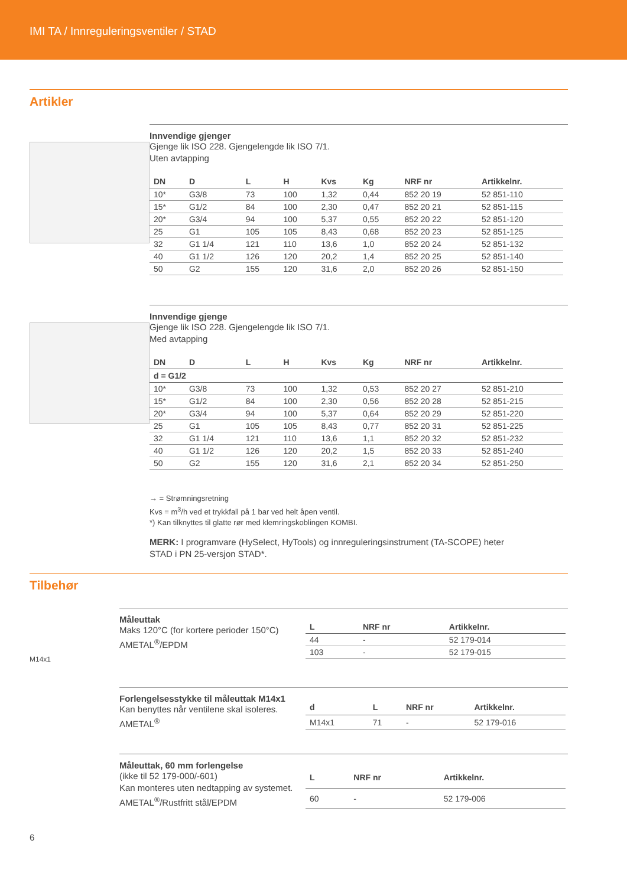IMI TA / Innreguleringsventiler / STAD
Artikler
Innvendige gjenger
Gjenge lik ISO 228. Gjengelengde lik ISO 7/1.
Uten avtapping
| DN | D | L | H | Kvs | Kg | NRF nr | Artikkelnr. |
| --- | --- | --- | --- | --- | --- | --- | --- |
| 10* | G3/8 | 73 | 100 | 1,32 | 0,44 | 852 20 19 | 52 851-110 |
| 15* | G1/2 | 84 | 100 | 2,30 | 0,47 | 852 20 21 | 52 851-115 |
| 20* | G3/4 | 94 | 100 | 5,37 | 0,55 | 852 20 22 | 52 851-120 |
| 25 | G1 | 105 | 105 | 8,43 | 0,68 | 852 20 23 | 52 851-125 |
| 32 | G1 1/4 | 121 | 110 | 13,6 | 1,0 | 852 20 24 | 52 851-132 |
| 40 | G1 1/2 | 126 | 120 | 20,2 | 1,4 | 852 20 25 | 52 851-140 |
| 50 | G2 | 155 | 120 | 31,6 | 2,0 | 852 20 26 | 52 851-150 |
Innvendige gjenge
Gjenge lik ISO 228. Gjengelengde lik ISO 7/1.
Med avtapping
| DN | D | L | H | Kvs | Kg | NRF nr | Artikkelnr. |
| --- | --- | --- | --- | --- | --- | --- | --- |
| d = G1/2 | | | | | | | |
| 10* | G3/8 | 73 | 100 | 1,32 | 0,53 | 852 20 27 | 52 851-210 |
| 15* | G1/2 | 84 | 100 | 2,30 | 0,56 | 852 20 28 | 52 851-215 |
| 20* | G3/4 | 94 | 100 | 5,37 | 0,64 | 852 20 29 | 52 851-220 |
| 25 | G1 | 105 | 105 | 8,43 | 0,77 | 852 20 31 | 52 851-225 |
| 32 | G1 1/4 | 121 | 110 | 13,6 | 1,1 | 852 20 32 | 52 851-232 |
| 40 | G1 1/2 | 126 | 120 | 20,2 | 1,5 | 852 20 33 | 52 851-240 |
| 50 | G2 | 155 | 120 | 31,6 | 2,1 | 852 20 34 | 52 851-250 |
→ = Strømningsretning
Kvs = m<sup>3</sup>/h ved et trykkfall på 1 bar ved helt åpen ventil.
*) Kan tilknyttes til glatte rør med klemringskoblingen KOMBI.
MERK: I programvare (HySelect, HyTools) og innreguleringsinstrument (TA-SCOPE) heter
STAD i PN 25-versjon STAD*.
Tilbehør
M14x1
Måleuttak
Maks 120°C (for kortere perioder 150°C)
AMETAL<sup>®</sup>/EPDM
| L | NRF nr | Artikkelnr. |
| --- | --- | --- |
| 44 | - | 52 179-014 |
| 103 | - | 52 179-015 |
Forlengelsesstykke til måleuttak M14x1
Kan benyttes når ventilene skal isoleres.
AMETAL<sup>®</sup>
| d | L | NRF nr | Artikkelnr. |
| --- | --- | --- | --- |
| M14x1 | 71 | - | 52 179-016 |
Måleuttak, 60 mm forlengelse
(ikke til 52 179-000/-601)
Kan monteres uten nedtapping av systemet.
AMETAL<sup>®</sup>/Rustfritt stål/EPDM
| L | NRF nr | Artikkelnr. |
| --- | --- | --- |
| 60 | - | 52 179-006 |
6